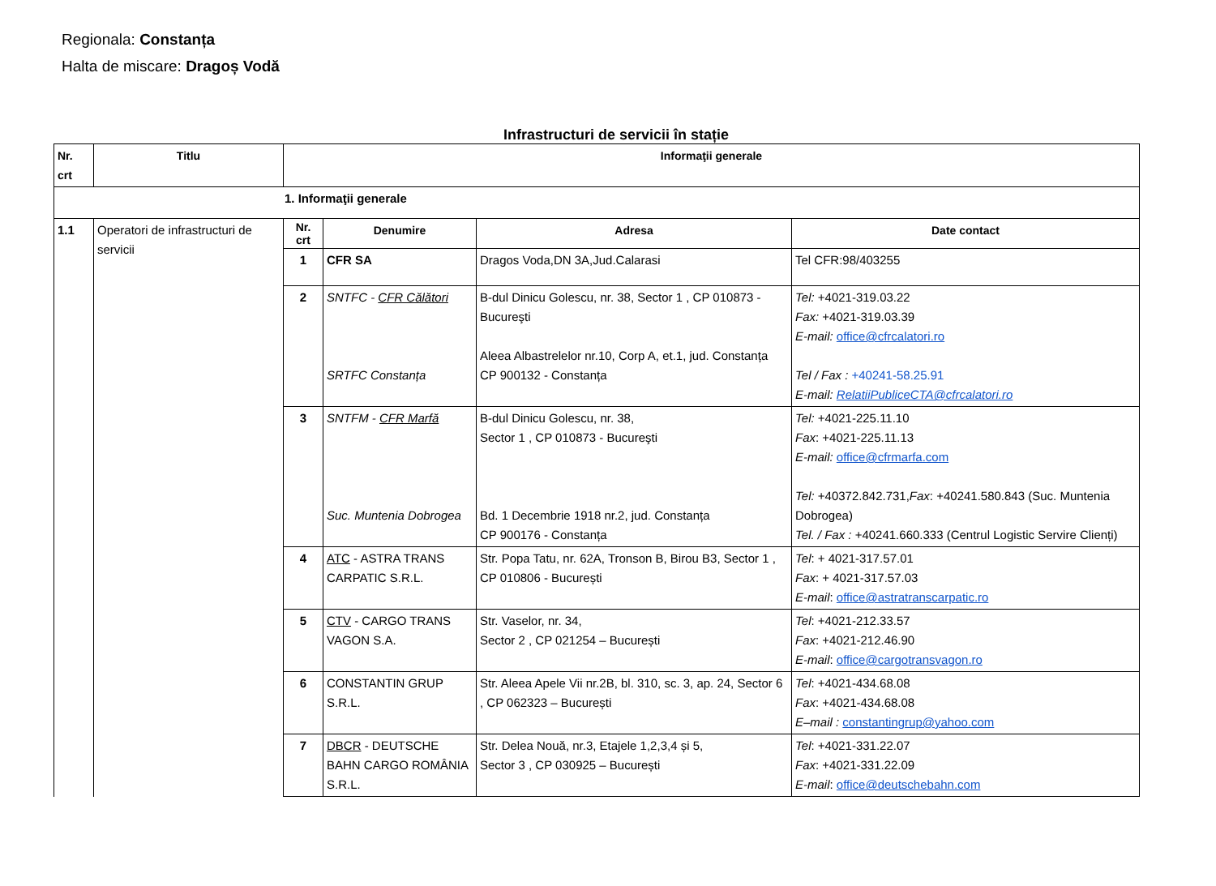Regionala: Constanța
Halta de miscare: Dragoș Vodă
Infrastructuri de servicii în stație
| Nr. crt | Titlu | Informaţii generale | | | |
| --- | --- | --- | --- | --- | --- |
| 1. Informaţii generale | | | | | |
| 1.1 | Operatori de infrastructuri de servicii | Nr. crt | Denumire | Adresa | Date contact |
| | | 1 | CFR SA | Dragos Voda,DN 3A,Jud.Calarasi | Tel CFR:98/403255 |
| | | 2 | SNTFC - CFR Călători SRTFC Constanța | B-dul Dinicu Golescu, nr. 38, Sector 1 , CP 010873 - Bucureşti Aleea Albastrelelor nr.10, Corp A, et.1, jud. Constanța CP 900132 - Constanța | Tel: +4021-319.03.22 Fax: +4021-319.03.39 E-mail: office@cfrcalatori.ro Tel / Fax : +40241-58.25.91 E-mail: RelatiiPubliceCTA@cfrcalatori.ro |
| | | 3 | SNTFM - CFR Marfă Suc. Muntenia Dobrogea | B-dul Dinicu Golescu, nr. 38, Sector 1 , CP 010873 - Bucureşti Bd. 1 Decembrie 1918 nr.2, jud. Constanța CP 900176 - Constanța | Tel: +4021-225.11.10 Fax : +4021-225.11.13 E-mail: office@cfrmarfa.com Tel: +40372.842.731, Fax : +40241.580.843 (Suc. Muntenia Dobrogea) Tel. / Fax : +40241.660.333 (Centrul Logistic Servire Clienți) |
| | | 4 | ATC - ASTRA TRANS CARPATIC S.R.L. | Str. Popa Tatu, nr. 62A, Tronson B, Birou B3, Sector 1 , CP 010806 - București | Tel : + 4021-317.57.01 Fax : + 4021-317.57.03 E-mail : office@astratranscarpatic.ro |
| | | 5 | CTV - CARGO TRANS VAGON S.A. | Str. Vaselor, nr. 34, Sector 2 , CP 021254 – București | Tel : +4021-212.33.57 Fax : +4021-212.46.90 E-mail : office@cargotransvagon.ro |
| | | 6 | CONSTANTIN GRUP S.R.L. | Str. Aleea Apele Vii nr.2B, bl. 310, sc. 3, ap. 24, Sector 6 , CP 062323 – București | Tel : +4021-434.68.08 Fax : +4021-434.68.08 E–mail : constantingrup@yahoo.com |
| | | 7 | DBCR - DEUTSCHE BAHN CARGO ROMÂNIA S.R.L. | Str. Delea Nouă, nr.3, Etajele 1,2,3,4 și 5, Sector 3 , CP 030925 – București | Tel : +4021-331.22.07 Fax : +4021-331.22.09 E-mail : office@deutschebahn.com |